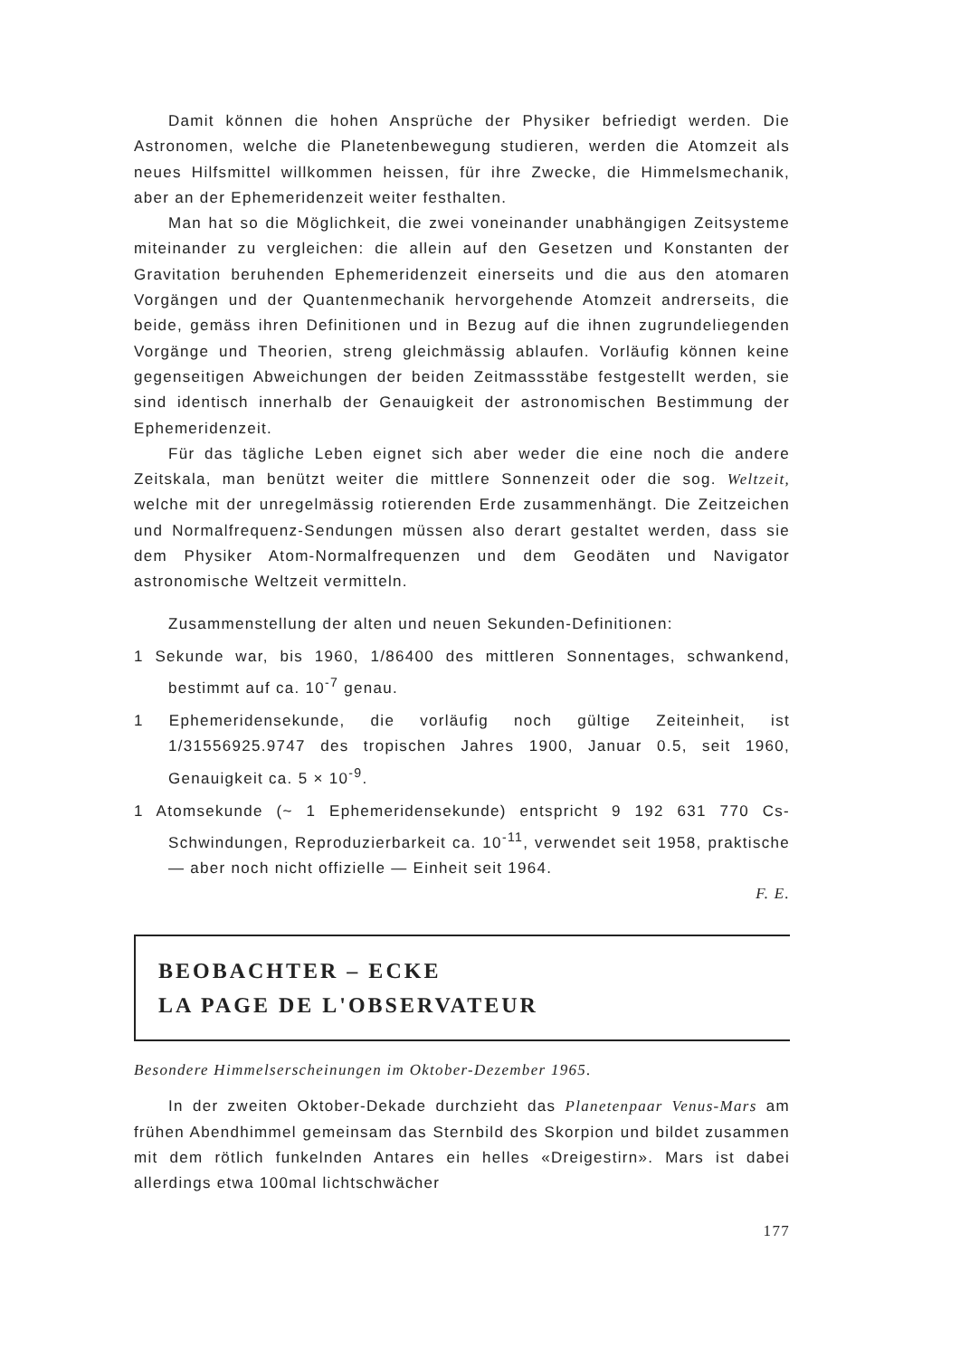Damit können die hohen Ansprüche der Physiker befriedigt werden. Die Astronomen, welche die Planetenbewegung studieren, werden die Atomzeit als neues Hilfsmittel willkommen heissen, für ihre Zwecke, die Himmelsmechanik, aber an der Ephemeridenzeit weiter festhalten.
Man hat so die Möglichkeit, die zwei voneinander unabhängigen Zeitsysteme miteinander zu vergleichen: die allein auf den Gesetzen und Konstanten der Gravitation beruhenden Ephemeridenzeit einerseits und die aus den atomaren Vorgängen und der Quantenmechanik hervorgehende Atomzeit andrerseits, die beide, gemäss ihren Definitionen und in Bezug auf die ihnen zugrundeliegenden Vorgänge und Theorien, streng gleichmässig ablaufen. Vorläufig können keine gegenseitigen Abweichungen der beiden Zeitmassstäbe festgestellt werden, sie sind identisch innerhalb der Genauigkeit der astronomischen Bestimmung der Ephemeridenzeit.
Für das tägliche Leben eignet sich aber weder die eine noch die andere Zeitskala, man benützt weiter die mittlere Sonnenzeit oder die sog. Weltzeit, welche mit der unregelmässig rotierenden Erde zusammenhängt. Die Zeitzeichen und Normalfrequenz-Sendungen müssen also derart gestaltet werden, dass sie dem Physiker Atom-Normalfrequenzen und dem Geodäten und Navigator astronomische Weltzeit vermitteln.
Zusammenstellung der alten und neuen Sekunden-Definitionen:
1 Sekunde war, bis 1960, 1/86400 des mittleren Sonnentages, schwankend, bestimmt auf ca. 10<sup>-7</sup> genau.
1 Ephemeridensekunde, die vorläufig noch gültige Zeiteinheit, ist 1/31556925.9747 des tropischen Jahres 1900, Januar 0.5, seit 1960, Genauigkeit ca. 5 × 10<sup>-9</sup>.
1 Atomsekunde (~ 1 Ephemeridensekunde) entspricht 9 192 631 770 Cs-Schwindungen, Reproduzierbarkeit ca. 10<sup>-11</sup>, verwendet seit 1958, praktische — aber noch nicht offizielle — Einheit seit 1964.
F. E.
BEOBACHTER – ECKE
LA PAGE DE L'OBSERVATEUR
Besondere Himmelserscheinungen im Oktober-Dezember 1965.
In der zweiten Oktober-Dekade durchzieht das Planetenpaar Venus-Mars am frühen Abendhimmel gemeinsam das Sternbild des Skorpion und bildet zusammen mit dem rötlich funkelnden Antares ein helles «Dreigestirn». Mars ist dabei allerdings etwa 100mal lichtschwächer
177